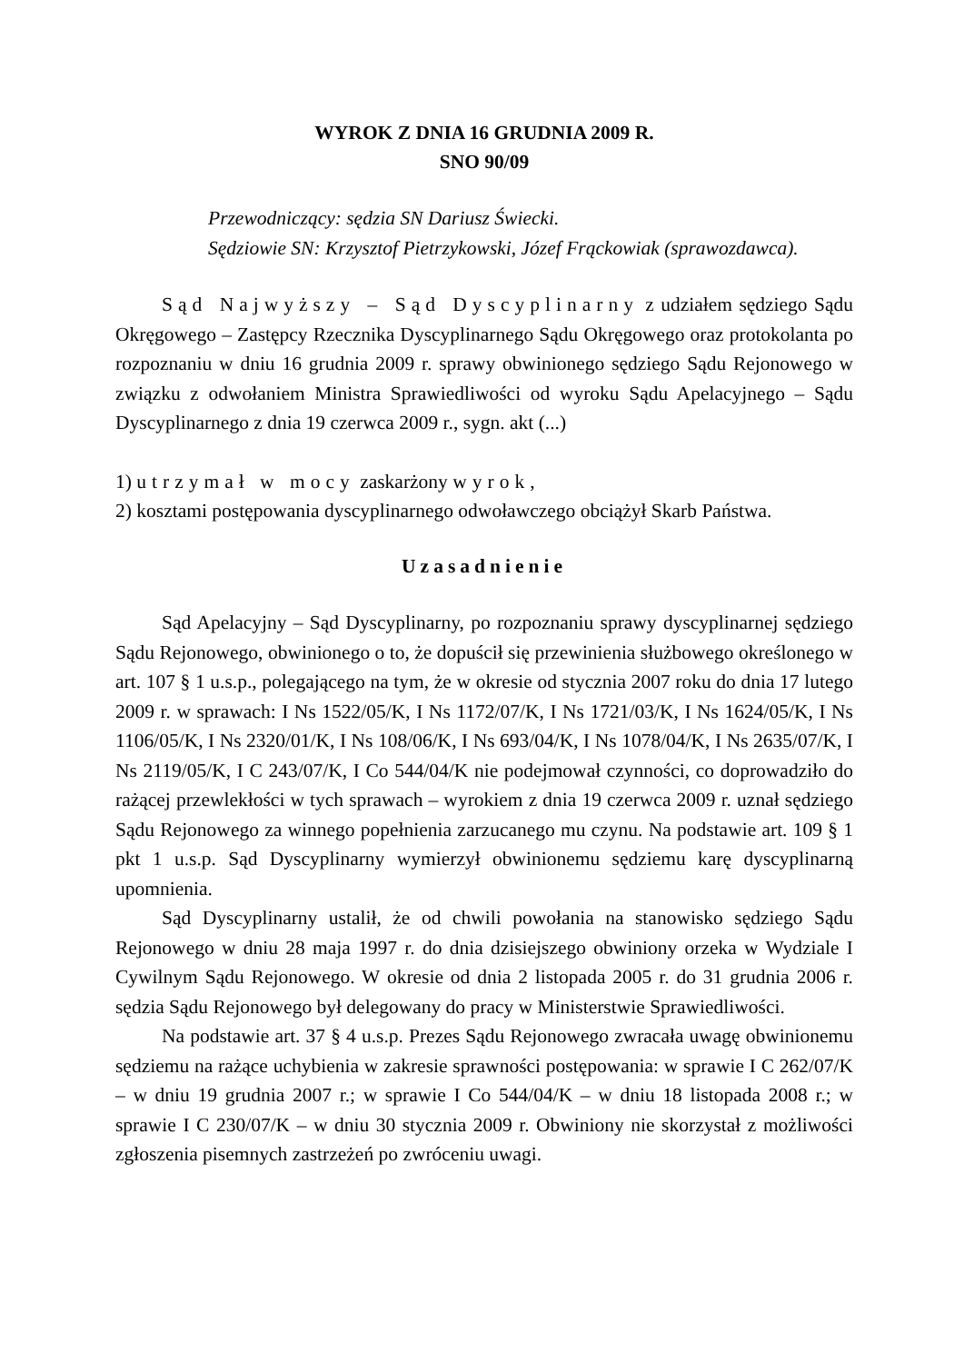WYROK Z DNIA 16 GRUDNIA 2009 R.
SNO 90/09
Przewodniczący: sędzia SN Dariusz Świecki.
Sędziowie SN: Krzysztof Pietrzykowski, Józef Frąckowiak (sprawozdawca).
Sąd Najwyższy – Sąd Dyscyplinarny z udziałem sędziego Sądu Okręgowego – Zastępcy Rzecznika Dyscyplinarnego Sądu Okręgowego oraz protokolanta po rozpoznaniu w dniu 16 grudnia 2009 r. sprawy obwinionego sędziego Sądu Rejonowego w związku z odwołaniem Ministra Sprawiedliwości od wyroku Sądu Apelacyjnego – Sądu Dyscyplinarnego z dnia 19 czerwca 2009 r., sygn. akt (...)
1) utrzymał w mocy zaskarżony wyrok,
2) kosztami postępowania dyscyplinarnego odwoławczego obciążył Skarb Państwa.
Uzasadnienie
Sąd Apelacyjny – Sąd Dyscyplinarny, po rozpoznaniu sprawy dyscyplinarnej sędziego Sądu Rejonowego, obwinionego o to, że dopuścił się przewinienia służbowego określonego w art. 107 § 1 u.s.p., polegającego na tym, że w okresie od stycznia 2007 roku do dnia 17 lutego 2009 r. w sprawach: I Ns 1522/05/K, I Ns 1172/07/K, I Ns 1721/03/K, I Ns 1624/05/K, I Ns 1106/05/K, I Ns 2320/01/K, I Ns 108/06/K, I Ns 693/04/K, I Ns 1078/04/K, I Ns 2635/07/K, I Ns 2119/05/K, I C 243/07/K, I Co 544/04/K nie podejmował czynności, co doprowadziło do rażącej przewlekłości w tych sprawach – wyrokiem z dnia 19 czerwca 2009 r. uznał sędziego Sądu Rejonowego za winnego popełnienia zarzucanego mu czynu. Na podstawie art. 109 § 1 pkt 1 u.s.p. Sąd Dyscyplinarny wymierzył obwinionemu sędziemu karę dyscyplinarną upomnienia.
Sąd Dyscyplinarny ustalił, że od chwili powołania na stanowisko sędziego Sądu Rejonowego w dniu 28 maja 1997 r. do dnia dzisiejszego obwiniony orzeka w Wydziale I Cywilnym Sądu Rejonowego. W okresie od dnia 2 listopada 2005 r. do 31 grudnia 2006 r. sędzia Sądu Rejonowego był delegowany do pracy w Ministerstwie Sprawiedliwości.
Na podstawie art. 37 § 4 u.s.p. Prezes Sądu Rejonowego zwracała uwagę obwinionemu sędziemu na rażące uchybienia w zakresie sprawności postępowania: w sprawie I C 262/07/K – w dniu 19 grudnia 2007 r.; w sprawie I Co 544/04/K – w dniu 18 listopada 2008 r.; w sprawie I C 230/07/K – w dniu 30 stycznia 2009 r. Obwiniony nie skorzystał z możliwości zgłoszenia pisemnych zastrzeżeń po zwróceniu uwagi.